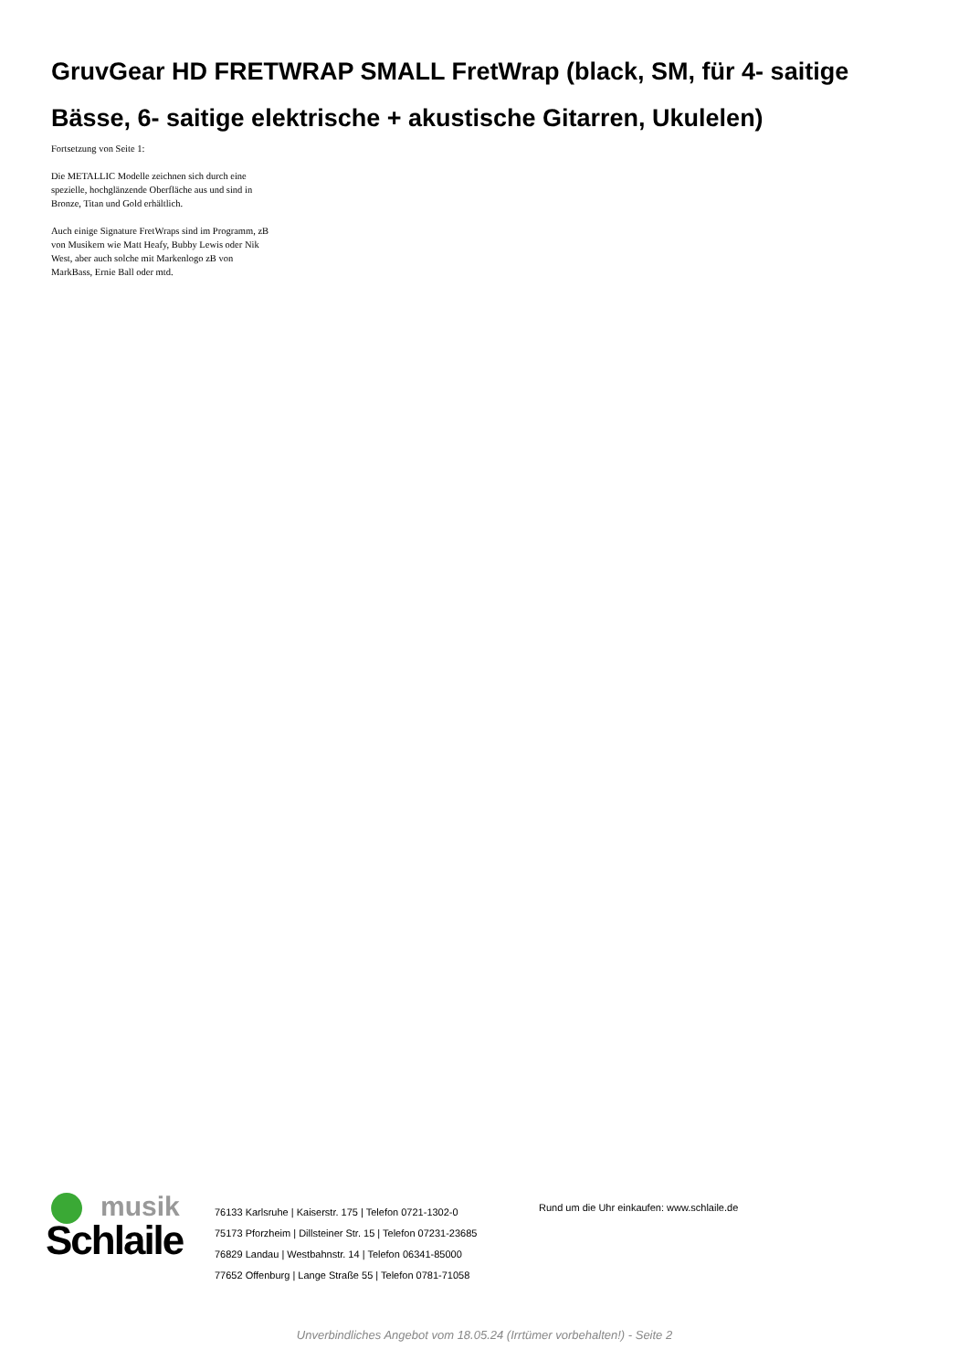GruvGear HD FRETWRAP SMALL FretWrap (black, SM, für 4- saitige Bässe, 6- saitige elektrische + akustische Gitarren, Ukulelen)
Fortsetzung von Seite 1:
Die METALLIC Modelle zeichnen sich durch eine spezielle, hochglänzende Oberfläche aus und sind in Bronze, Titan und Gold erhältlich.
Auch einige Signature FretWraps sind im Programm, zB von Musikern wie Matt Heafy, Bubby Lewis oder Nik West, aber auch solche mit Markenlogo zB von MarkBass, Ernie Ball oder mtd.
musik
Schlaile
76133 Karlsruhe | Kaiserstr. 175 | Telefon 0721-1302-0
75173 Pforzheim | Dillsteiner Str. 15 | Telefon 07231-23685
76829 Landau | Westbahnstr. 14 | Telefon 06341-85000
77652 Offenburg | Lange Straße 55 | Telefon 0781-71058
Rund um die Uhr einkaufen: www.schlaile.de
Unverbindliches Angebot vom 18.05.24 (Irrtümer vorbehalten!) - Seite 2